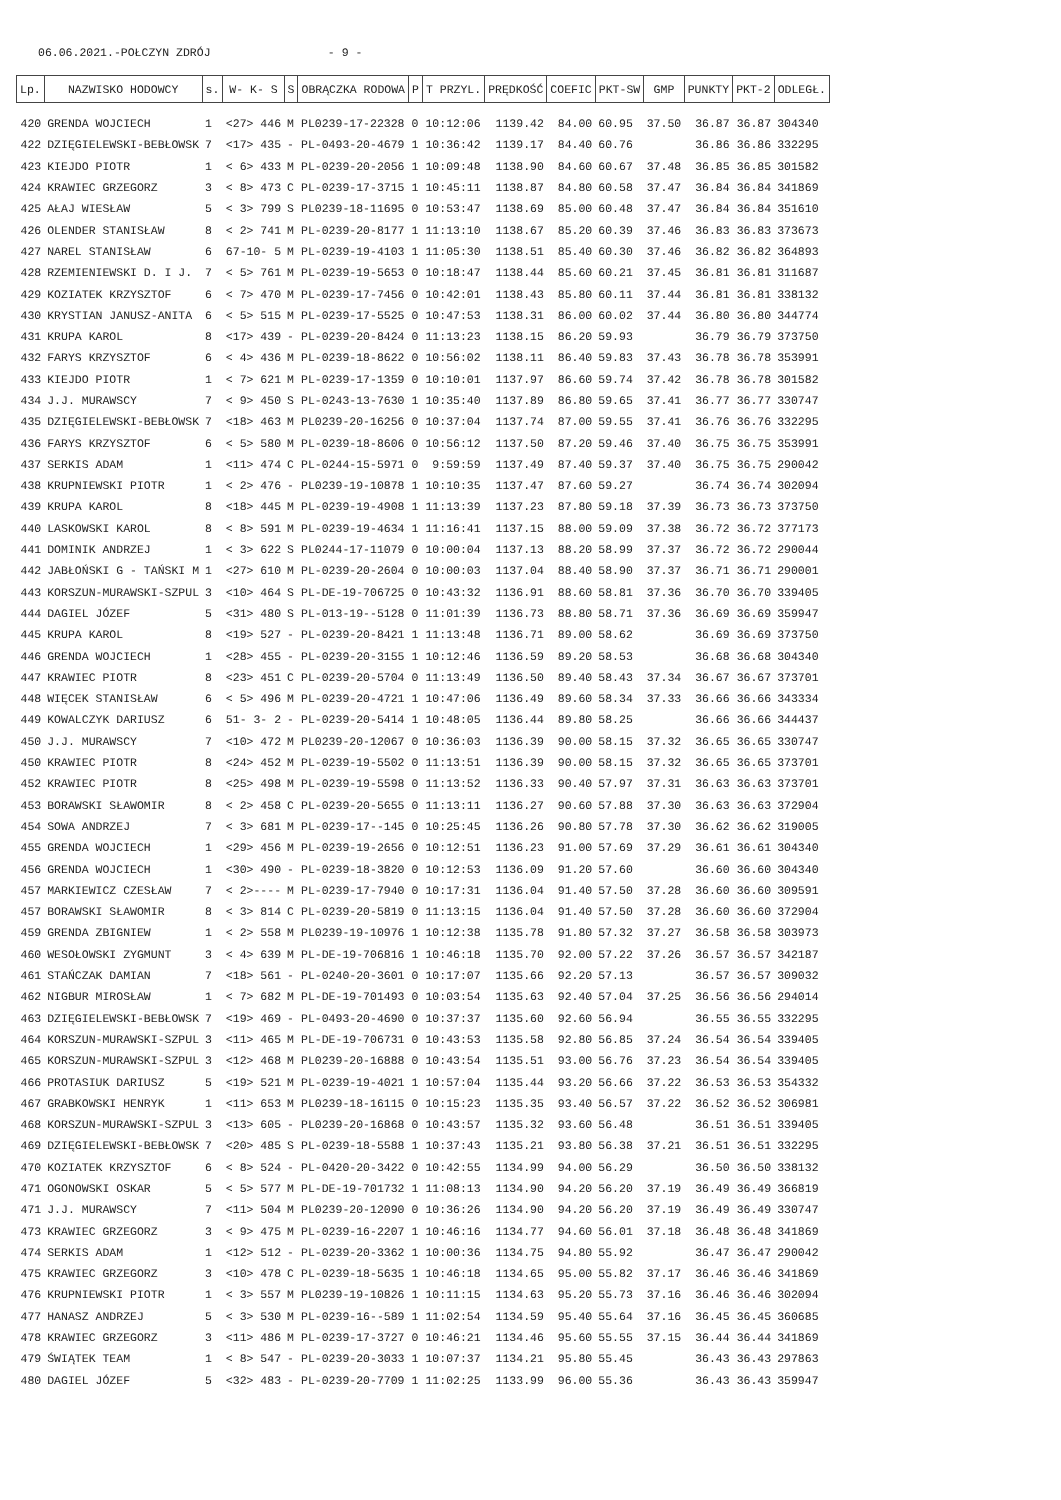06.06.2021.-POŁCZYN ZDRÓJ - 9 -
| Lp. | NAZWISKO HODOWCY | s. | W- K- S | S | OBRĄCZKA RODOWA | P | T PRZYL. | PRĘDKOŚĆ | COEFIC | PKT-SW | GMP | PUNKTY | PKT-2 | ODLEGŁ. |
| --- | --- | --- | --- | --- | --- | --- | --- | --- | --- | --- | --- | --- | --- | --- |
| 420 | GRENDA WOJCIECH | 1 | <27> 446 | M | PL0239-17-22328 | 0 | 10:12:06 | 1139.42 | 84.00 | 60.95 | 37.50 | 36.87 | 36.87 | 304340 |
| 422 | DZIĘGIELEWSKI-BEBŁOWSK | 7 | <17> 435 | - | PL-0493-20-4679 | 1 | 10:36:42 | 1139.17 | 84.40 | 60.76 | | 36.86 | 36.86 | 332295 |
| 423 | KIEJDO PIOTR | 1 | < 6> 433 | M | PL-0239-20-2056 | 1 | 10:09:48 | 1138.90 | 84.60 | 60.67 | 37.48 | 36.85 | 36.85 | 301582 |
| 424 | KRAWIEC GRZEGORZ | 3 | < 8> 473 | C | PL-0239-17-3715 | 1 | 10:45:11 | 1138.87 | 84.80 | 60.58 | 37.47 | 36.84 | 36.84 | 341869 |
| 425 | AŁAJ WIESŁAW | 5 | < 3> 799 | S | PL0239-18-11695 | 0 | 10:53:47 | 1138.69 | 85.00 | 60.48 | 37.47 | 36.84 | 36.84 | 351610 |
| 426 | OLENDER STANISŁAW | 8 | < 2> 741 | M | PL-0239-20-8177 | 1 | 11:13:10 | 1138.67 | 85.20 | 60.39 | 37.46 | 36.83 | 36.83 | 373673 |
| 427 | NAREL STANISŁAW | 6 | 67-10- 5 | M | PL-0239-19-4103 | 1 | 11:05:30 | 1138.51 | 85.40 | 60.30 | 37.46 | 36.82 | 36.82 | 364893 |
| 428 | RZEMIENIEWSKI D. I J. | 7 | < 5> 761 | M | PL-0239-19-5653 | 0 | 10:18:47 | 1138.44 | 85.60 | 60.21 | 37.45 | 36.81 | 36.81 | 311687 |
| 429 | KOZIATEK KRZYSZTOF | 6 | < 7> 470 | M | PL-0239-17-7456 | 0 | 10:42:01 | 1138.43 | 85.80 | 60.11 | 37.44 | 36.81 | 36.81 | 338132 |
| 430 | KRYSTIAN JANUSZ-ANITA | 6 | < 5> 515 | M | PL-0239-17-5525 | 0 | 10:47:53 | 1138.31 | 86.00 | 60.02 | 37.44 | 36.80 | 36.80 | 344774 |
| 431 | KRUPA KAROL | 8 | <17> 439 | - | PL-0239-20-8424 | 0 | 11:13:23 | 1138.15 | 86.20 | 59.93 | | 36.79 | 36.79 | 373750 |
| 432 | FARYS KRZYSZTOF | 6 | < 4> 436 | M | PL-0239-18-8622 | 0 | 10:56:02 | 1138.11 | 86.40 | 59.83 | 37.43 | 36.78 | 36.78 | 353991 |
| 433 | KIEJDO PIOTR | 1 | < 7> 621 | M | PL-0239-17-1359 | 0 | 10:10:01 | 1137.97 | 86.60 | 59.74 | 37.42 | 36.78 | 36.78 | 301582 |
| 434 | J.J. MURAWSCY | 7 | < 9> 450 | S | PL-0243-13-7630 | 1 | 10:35:40 | 1137.89 | 86.80 | 59.65 | 37.41 | 36.77 | 36.77 | 330747 |
| 435 | DZIĘGIELEWSKI-BEBŁOWSK | 7 | <18> 463 | M | PL0239-20-16256 | 0 | 10:37:04 | 1137.74 | 87.00 | 59.55 | 37.41 | 36.76 | 36.76 | 332295 |
| 436 | FARYS KRZYSZTOF | 6 | < 5> 580 | M | PL-0239-18-8606 | 0 | 10:56:12 | 1137.50 | 87.20 | 59.46 | 37.40 | 36.75 | 36.75 | 353991 |
| 437 | SERKIS ADAM | 1 | <11> 474 | C | PL-0244-15-5971 | 0 | 9:59:59 | 1137.49 | 87.40 | 59.37 | 37.40 | 36.75 | 36.75 | 290042 |
| 438 | KRUPNIEWSKI PIOTR | 1 | < 2> 476 | - | PL0239-19-10878 | 1 | 10:10:35 | 1137.47 | 87.60 | 59.27 | | 36.74 | 36.74 | 302094 |
| 439 | KRUPA KAROL | 8 | <18> 445 | M | PL-0239-19-4908 | 1 | 11:13:39 | 1137.23 | 87.80 | 59.18 | 37.39 | 36.73 | 36.73 | 373750 |
| 440 | LASKOWSKI KAROL | 8 | < 8> 591 | M | PL-0239-19-4634 | 1 | 11:16:41 | 1137.15 | 88.00 | 59.09 | 37.38 | 36.72 | 36.72 | 377173 |
| 441 | DOMINIK ANDRZEJ | 1 | < 3> 622 | S | PL0244-17-11079 | 0 | 10:00:04 | 1137.13 | 88.20 | 58.99 | 37.37 | 36.72 | 36.72 | 290044 |
| 442 | JABŁOŃSKI G - TAŃSKI M | 1 | <27> 610 | M | PL-0239-20-2604 | 0 | 10:00:03 | 1137.04 | 88.40 | 58.90 | 37.37 | 36.71 | 36.71 | 290001 |
| 443 | KORSZUN-MURAWSKI-SZPUL | 3 | <10> 464 | S | PL-DE-19-706725 | 0 | 10:43:32 | 1136.91 | 88.60 | 58.81 | 37.36 | 36.70 | 36.70 | 339405 |
| 444 | DAGIEL JÓZEF | 5 | <31> 480 | S | PL-013-19--5128 | 0 | 11:01:39 | 1136.73 | 88.80 | 58.71 | 37.36 | 36.69 | 36.69 | 359947 |
| 445 | KRUPA KAROL | 8 | <19> 527 | - | PL-0239-20-8421 | 1 | 11:13:48 | 1136.71 | 89.00 | 58.62 | | 36.69 | 36.69 | 373750 |
| 446 | GRENDA WOJCIECH | 1 | <28> 455 | - | PL-0239-20-3155 | 1 | 10:12:46 | 1136.59 | 89.20 | 58.53 | | 36.68 | 36.68 | 304340 |
| 447 | KRAWIEC PIOTR | 8 | <23> 451 | C | PL-0239-20-5704 | 0 | 11:13:49 | 1136.50 | 89.40 | 58.43 | 37.34 | 36.67 | 36.67 | 373701 |
| 448 | WIĘCEK STANISŁAW | 6 | < 5> 496 | M | PL-0239-20-4721 | 1 | 10:47:06 | 1136.49 | 89.60 | 58.34 | 37.33 | 36.66 | 36.66 | 343334 |
| 449 | KOWALCZYK DARIUSZ | 6 | 51- 3- 2 | - | PL-0239-20-5414 | 1 | 10:48:05 | 1136.44 | 89.80 | 58.25 | | 36.66 | 36.66 | 344437 |
| 450 | J.J. MURAWSCY | 7 | <10> 472 | M | PL0239-20-12067 | 0 | 10:36:03 | 1136.39 | 90.00 | 58.15 | 37.32 | 36.65 | 36.65 | 330747 |
| 450 | KRAWIEC PIOTR | 8 | <24> 452 | M | PL-0239-19-5502 | 0 | 11:13:51 | 1136.39 | 90.00 | 58.15 | 37.32 | 36.65 | 36.65 | 373701 |
| 452 | KRAWIEC PIOTR | 8 | <25> 498 | M | PL-0239-19-5598 | 0 | 11:13:52 | 1136.33 | 90.40 | 57.97 | 37.31 | 36.63 | 36.63 | 373701 |
| 453 | BORAWSKI SŁAWOMIR | 8 | < 2> 458 | C | PL-0239-20-5655 | 0 | 11:13:11 | 1136.27 | 90.60 | 57.88 | 37.30 | 36.63 | 36.63 | 372904 |
| 454 | SOWA ANDRZEJ | 7 | < 3> 681 | M | PL-0239-17--145 | 0 | 10:25:45 | 1136.26 | 90.80 | 57.78 | 37.30 | 36.62 | 36.62 | 319005 |
| 455 | GRENDA WOJCIECH | 1 | <29> 456 | M | PL-0239-19-2656 | 0 | 10:12:51 | 1136.23 | 91.00 | 57.69 | 37.29 | 36.61 | 36.61 | 304340 |
| 456 | GRENDA WOJCIECH | 1 | <30> 490 | - | PL-0239-18-3820 | 0 | 10:12:53 | 1136.09 | 91.20 | 57.60 | | 36.60 | 36.60 | 304340 |
| 457 | MARKIEWICZ CZESŁAW | 7 | < 2>---- | M | PL-0239-17-7940 | 0 | 10:17:31 | 1136.04 | 91.40 | 57.50 | 37.28 | 36.60 | 36.60 | 309591 |
| 457 | BORAWSKI SŁAWOMIR | 8 | < 3> 814 | C | PL-0239-20-5819 | 0 | 11:13:15 | 1136.04 | 91.40 | 57.50 | 37.28 | 36.60 | 36.60 | 372904 |
| 459 | GRENDA ZBIGNIEW | 1 | < 2> 558 | M | PL0239-19-10976 | 1 | 10:12:38 | 1135.78 | 91.80 | 57.32 | 37.27 | 36.58 | 36.58 | 303973 |
| 460 | WESOŁOWSKI ZYGMUNT | 3 | < 4> 639 | M | PL-DE-19-706816 | 1 | 10:46:18 | 1135.70 | 92.00 | 57.22 | 37.26 | 36.57 | 36.57 | 342187 |
| 461 | STAŃCZAK DAMIAN | 7 | <18> 561 | - | PL-0240-20-3601 | 0 | 10:17:07 | 1135.66 | 92.20 | 57.13 | | 36.57 | 36.57 | 309032 |
| 462 | NIGBUR MIROSŁAW | 1 | < 7> 682 | M | PL-DE-19-701493 | 0 | 10:03:54 | 1135.63 | 92.40 | 57.04 | 37.25 | 36.56 | 36.56 | 294014 |
| 463 | DZIĘGIELEWSKI-BEBŁOWSK | 7 | <19> 469 | - | PL-0493-20-4690 | 0 | 10:37:37 | 1135.60 | 92.60 | 56.94 | | 36.55 | 36.55 | 332295 |
| 464 | KORSZUN-MURAWSKI-SZPUL | 3 | <11> 465 | M | PL-DE-19-706731 | 0 | 10:43:53 | 1135.58 | 92.80 | 56.85 | 37.24 | 36.54 | 36.54 | 339405 |
| 465 | KORSZUN-MURAWSKI-SZPUL | 3 | <12> 468 | M | PL0239-20-16888 | 0 | 10:43:54 | 1135.51 | 93.00 | 56.76 | 37.23 | 36.54 | 36.54 | 339405 |
| 466 | PROTASIUK DARIUSZ | 5 | <19> 521 | M | PL-0239-19-4021 | 1 | 10:57:04 | 1135.44 | 93.20 | 56.66 | 37.22 | 36.53 | 36.53 | 354332 |
| 467 | GRABKOWSKI HENRYK | 1 | <11> 653 | M | PL0239-18-16115 | 0 | 10:15:23 | 1135.35 | 93.40 | 56.57 | 37.22 | 36.52 | 36.52 | 306981 |
| 468 | KORSZUN-MURAWSKI-SZPUL | 3 | <13> 605 | - | PL0239-20-16868 | 0 | 10:43:57 | 1135.32 | 93.60 | 56.48 | | 36.51 | 36.51 | 339405 |
| 469 | DZIĘGIELEWSKI-BEBŁOWSK | 7 | <20> 485 | S | PL-0239-18-5588 | 1 | 10:37:43 | 1135.21 | 93.80 | 56.38 | 37.21 | 36.51 | 36.51 | 332295 |
| 470 | KOZIATEK KRZYSZTOF | 6 | < 8> 524 | - | PL-0420-20-3422 | 0 | 10:42:55 | 1134.99 | 94.00 | 56.29 | | 36.50 | 36.50 | 338132 |
| 471 | OGONOWSKI OSKAR | 5 | < 5> 577 | M | PL-DE-19-701732 | 1 | 11:08:13 | 1134.90 | 94.20 | 56.20 | 37.19 | 36.49 | 36.49 | 366819 |
| 471 | J.J. MURAWSCY | 7 | <11> 504 | M | PL0239-20-12090 | 0 | 10:36:26 | 1134.90 | 94.20 | 56.20 | 37.19 | 36.49 | 36.49 | 330747 |
| 473 | KRAWIEC GRZEGORZ | 3 | < 9> 475 | M | PL-0239-16-2207 | 1 | 10:46:16 | 1134.77 | 94.60 | 56.01 | 37.18 | 36.48 | 36.48 | 341869 |
| 474 | SERKIS ADAM | 1 | <12> 512 | - | PL-0239-20-3362 | 1 | 10:00:36 | 1134.75 | 94.80 | 55.92 | | 36.47 | 36.47 | 290042 |
| 475 | KRAWIEC GRZEGORZ | 3 | <10> 478 | C | PL-0239-18-5635 | 1 | 10:46:18 | 1134.65 | 95.00 | 55.82 | 37.17 | 36.46 | 36.46 | 341869 |
| 476 | KRUPNIEWSKI PIOTR | 1 | < 3> 557 | M | PL0239-19-10826 | 1 | 10:11:15 | 1134.63 | 95.20 | 55.73 | 37.16 | 36.46 | 36.46 | 302094 |
| 477 | HANASZ ANDRZEJ | 5 | < 3> 530 | M | PL-0239-16--589 | 1 | 11:02:54 | 1134.59 | 95.40 | 55.64 | 37.16 | 36.45 | 36.45 | 360685 |
| 478 | KRAWIEC GRZEGORZ | 3 | <11> 486 | M | PL-0239-17-3727 | 0 | 10:46:21 | 1134.46 | 95.60 | 55.55 | 37.15 | 36.44 | 36.44 | 341869 |
| 479 | ŚWIĄTEK TEAM | 1 | < 8> 547 | - | PL-0239-20-3033 | 1 | 10:07:37 | 1134.21 | 95.80 | 55.45 | | 36.43 | 36.43 | 297863 |
| 480 | DAGIEL JÓZEF | 5 | <32> 483 | - | PL-0239-20-7709 | 1 | 11:02:25 | 1133.99 | 96.00 | 55.36 | | 36.43 | 36.43 | 359947 |